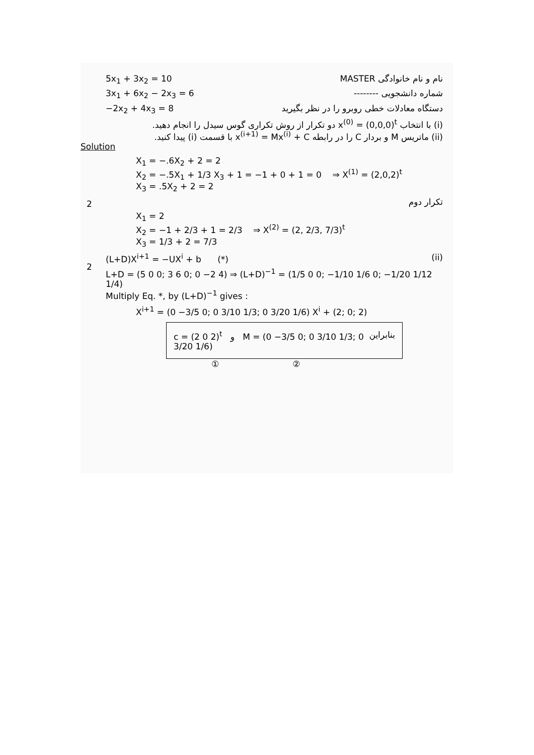5x<sub>1</sub> + 3x<sub>2</sub> = 10 MASTER نام و نام خانوادگی
3x<sub>1</sub> + 6x<sub>2</sub> − 2x<sub>3</sub> = 6 -------- شماره دانشجویی
−2x<sub>2</sub> + 4x<sub>3</sub> = 8 دستگاه معادلات خطی روبرو را در نظر بگیرید
(i) با انتخاب x<sup>(0)</sup> = (0,0,0)<sup>t</sup> دو تکرار از روش تکراری گوس سیدل را انجام دهید.
(ii) ماتریس M و بردار C را در رابطه x<sup>(i+1)</sup> = Mx<sup>(i)</sup> + C با قسمت (i) پیدا کنید.
Solution
X<sub>1</sub> = −.6X<sub>2</sub> + 2 = 2
X<sub>2</sub> = −.5X<sub>1</sub> + 1/3 X<sub>3</sub> + 1 = −1 + 0 + 1 = 0 ⇒ X<sup>(1)</sup> = (2,0,2)<sup>t</sup>
X<sub>3</sub> = .5X<sub>2</sub> + 2 = 2
تکرار دوم
X<sub>1</sub> = 2
X<sub>2</sub> = −1 + 2/3 + 1 = 2/3 ⇒ X<sup>(2)</sup> = (2, 2/3, 7/3)<sup>t</sup>
X<sub>3</sub> = 1/3 + 2 = 7/3
(L+D)X<sup>i+1</sup> = −UX<sup>i</sup> + b (*) (ii)
L+D = (5 0 0; 3 6 0; 0 −2 4) ⇒ (L+D)<sup>−1</sup> = (1/5 0 0; −1/10 1/6 0; −1/20 1/12 1/4)
Multiply Eq. *, by (L+D)<sup>−1</sup> gives :
X<sup>i+1</sup> = (0 −3/5 0; 0 3/10 1/3; 0 3/20 1/6) X<sup>i</sup> + (2; 0; 2)
c = (2 0 2)<sup>t</sup> و M = (0 −3/5 0; 0 3/10 1/3; 0 3/20 1/6) بنابراین
① ②
2
2